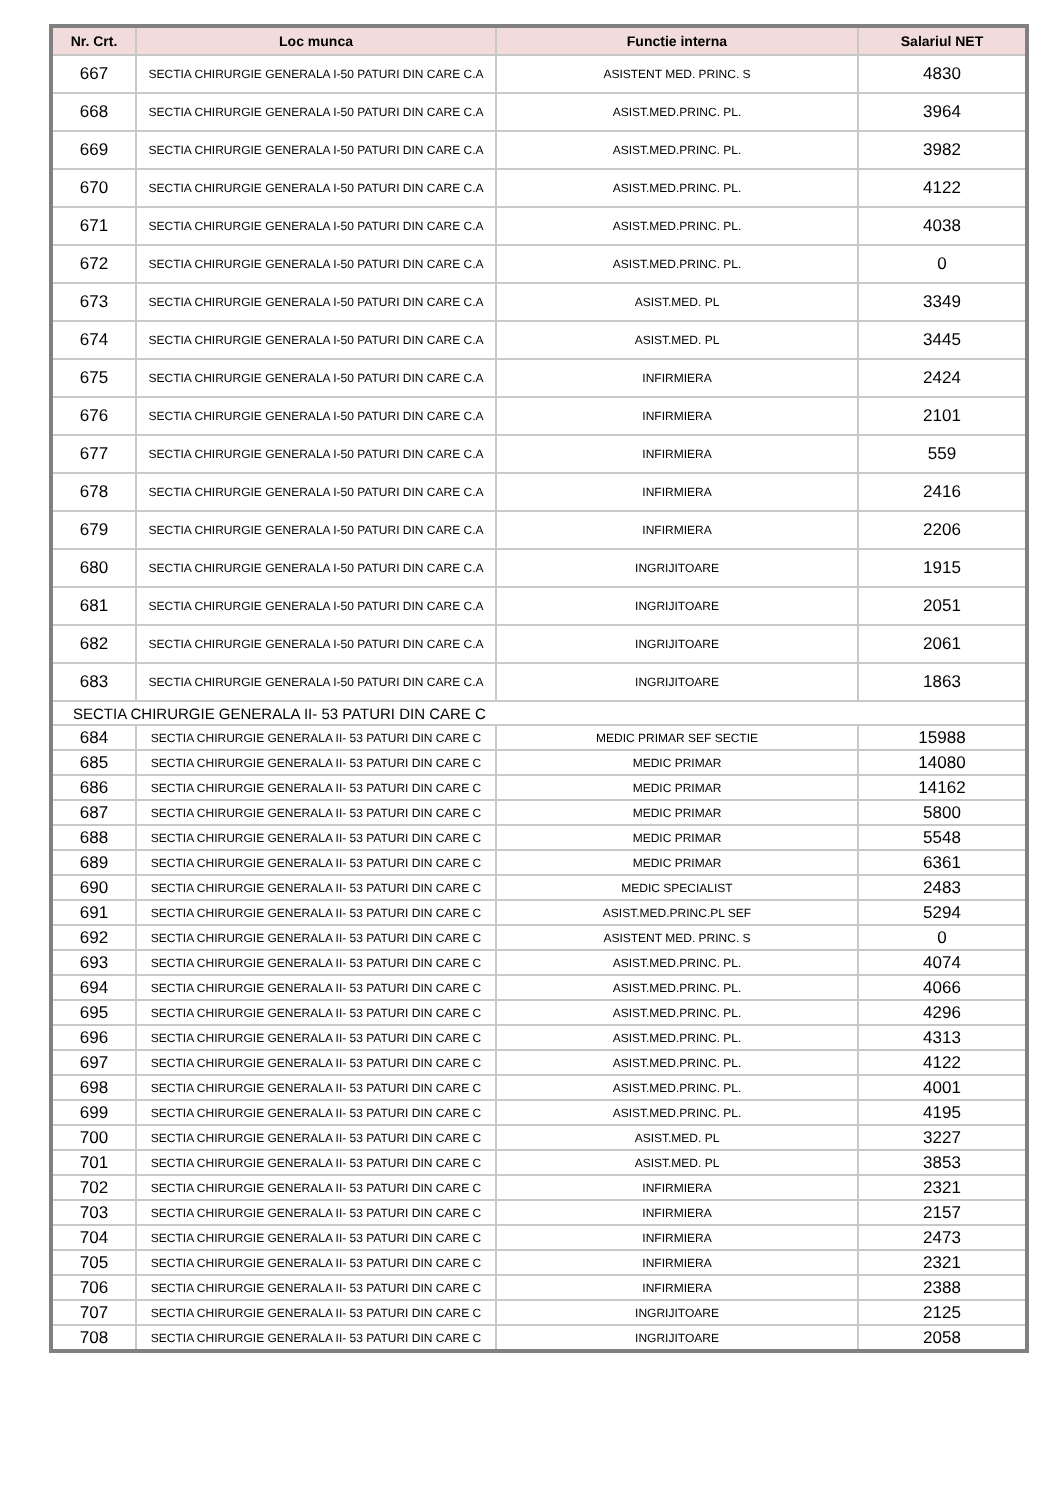| Nr. Crt. | Loc munca | Functie interna | Salariul NET |
| --- | --- | --- | --- |
| 667 | SECTIA CHIRURGIE GENERALA I-50 PATURI DIN CARE C.A | ASISTENT MED. PRINC. S | 4830 |
| 668 | SECTIA CHIRURGIE GENERALA I-50 PATURI DIN CARE C.A | ASIST.MED.PRINC. PL. | 3964 |
| 669 | SECTIA CHIRURGIE GENERALA I-50 PATURI DIN CARE C.A | ASIST.MED.PRINC. PL. | 3982 |
| 670 | SECTIA CHIRURGIE GENERALA I-50 PATURI DIN CARE C.A | ASIST.MED.PRINC. PL. | 4122 |
| 671 | SECTIA CHIRURGIE GENERALA I-50 PATURI DIN CARE C.A | ASIST.MED.PRINC. PL. | 4038 |
| 672 | SECTIA CHIRURGIE GENERALA I-50 PATURI DIN CARE C.A | ASIST.MED.PRINC. PL. | 0 |
| 673 | SECTIA CHIRURGIE GENERALA I-50 PATURI DIN CARE C.A | ASIST.MED. PL | 3349 |
| 674 | SECTIA CHIRURGIE GENERALA I-50 PATURI DIN CARE C.A | ASIST.MED. PL | 3445 |
| 675 | SECTIA CHIRURGIE GENERALA I-50 PATURI DIN CARE C.A | INFIRMIERA | 2424 |
| 676 | SECTIA CHIRURGIE GENERALA I-50 PATURI DIN CARE C.A | INFIRMIERA | 2101 |
| 677 | SECTIA CHIRURGIE GENERALA I-50 PATURI DIN CARE C.A | INFIRMIERA | 559 |
| 678 | SECTIA CHIRURGIE GENERALA I-50 PATURI DIN CARE C.A | INFIRMIERA | 2416 |
| 679 | SECTIA CHIRURGIE GENERALA I-50 PATURI DIN CARE C.A | INFIRMIERA | 2206 |
| 680 | SECTIA CHIRURGIE GENERALA I-50 PATURI DIN CARE C.A | INGRIJITOARE | 1915 |
| 681 | SECTIA CHIRURGIE GENERALA I-50 PATURI DIN CARE C.A | INGRIJITOARE | 2051 |
| 682 | SECTIA CHIRURGIE GENERALA I-50 PATURI DIN CARE C.A | INGRIJITOARE | 2061 |
| 683 | SECTIA CHIRURGIE GENERALA I-50 PATURI DIN CARE C.A | INGRIJITOARE | 1863 |
| SECTIA CHIRURGIE GENERALA II- 53 PATURI DIN CARE C | | | |
| 684 | SECTIA CHIRURGIE GENERALA II- 53 PATURI DIN CARE C | MEDIC PRIMAR SEF SECTIE | 15988 |
| 685 | SECTIA CHIRURGIE GENERALA II- 53 PATURI DIN CARE C | MEDIC PRIMAR | 14080 |
| 686 | SECTIA CHIRURGIE GENERALA II- 53 PATURI DIN CARE C | MEDIC PRIMAR | 14162 |
| 687 | SECTIA CHIRURGIE GENERALA II- 53 PATURI DIN CARE C | MEDIC PRIMAR | 5800 |
| 688 | SECTIA CHIRURGIE GENERALA II- 53 PATURI DIN CARE C | MEDIC PRIMAR | 5548 |
| 689 | SECTIA CHIRURGIE GENERALA II- 53 PATURI DIN CARE C | MEDIC PRIMAR | 6361 |
| 690 | SECTIA CHIRURGIE GENERALA II- 53 PATURI DIN CARE C | MEDIC SPECIALIST | 2483 |
| 691 | SECTIA CHIRURGIE GENERALA II- 53 PATURI DIN CARE C | ASIST.MED.PRINC.PL SEF | 5294 |
| 692 | SECTIA CHIRURGIE GENERALA II- 53 PATURI DIN CARE C | ASISTENT MED. PRINC. S | 0 |
| 693 | SECTIA CHIRURGIE GENERALA II- 53 PATURI DIN CARE C | ASIST.MED.PRINC. PL. | 4074 |
| 694 | SECTIA CHIRURGIE GENERALA II- 53 PATURI DIN CARE C | ASIST.MED.PRINC. PL. | 4066 |
| 695 | SECTIA CHIRURGIE GENERALA II- 53 PATURI DIN CARE C | ASIST.MED.PRINC. PL. | 4296 |
| 696 | SECTIA CHIRURGIE GENERALA II- 53 PATURI DIN CARE C | ASIST.MED.PRINC. PL. | 4313 |
| 697 | SECTIA CHIRURGIE GENERALA II- 53 PATURI DIN CARE C | ASIST.MED.PRINC. PL. | 4122 |
| 698 | SECTIA CHIRURGIE GENERALA II- 53 PATURI DIN CARE C | ASIST.MED.PRINC. PL. | 4001 |
| 699 | SECTIA CHIRURGIE GENERALA II- 53 PATURI DIN CARE C | ASIST.MED.PRINC. PL. | 4195 |
| 700 | SECTIA CHIRURGIE GENERALA II- 53 PATURI DIN CARE C | ASIST.MED. PL | 3227 |
| 701 | SECTIA CHIRURGIE GENERALA II- 53 PATURI DIN CARE C | ASIST.MED. PL | 3853 |
| 702 | SECTIA CHIRURGIE GENERALA II- 53 PATURI DIN CARE C | INFIRMIERA | 2321 |
| 703 | SECTIA CHIRURGIE GENERALA II- 53 PATURI DIN CARE C | INFIRMIERA | 2157 |
| 704 | SECTIA CHIRURGIE GENERALA II- 53 PATURI DIN CARE C | INFIRMIERA | 2473 |
| 705 | SECTIA CHIRURGIE GENERALA II- 53 PATURI DIN CARE C | INFIRMIERA | 2321 |
| 706 | SECTIA CHIRURGIE GENERALA II- 53 PATURI DIN CARE C | INFIRMIERA | 2388 |
| 707 | SECTIA CHIRURGIE GENERALA II- 53 PATURI DIN CARE C | INGRIJITOARE | 2125 |
| 708 | SECTIA CHIRURGIE GENERALA II- 53 PATURI DIN CARE C | INGRIJITOARE | 2058 |